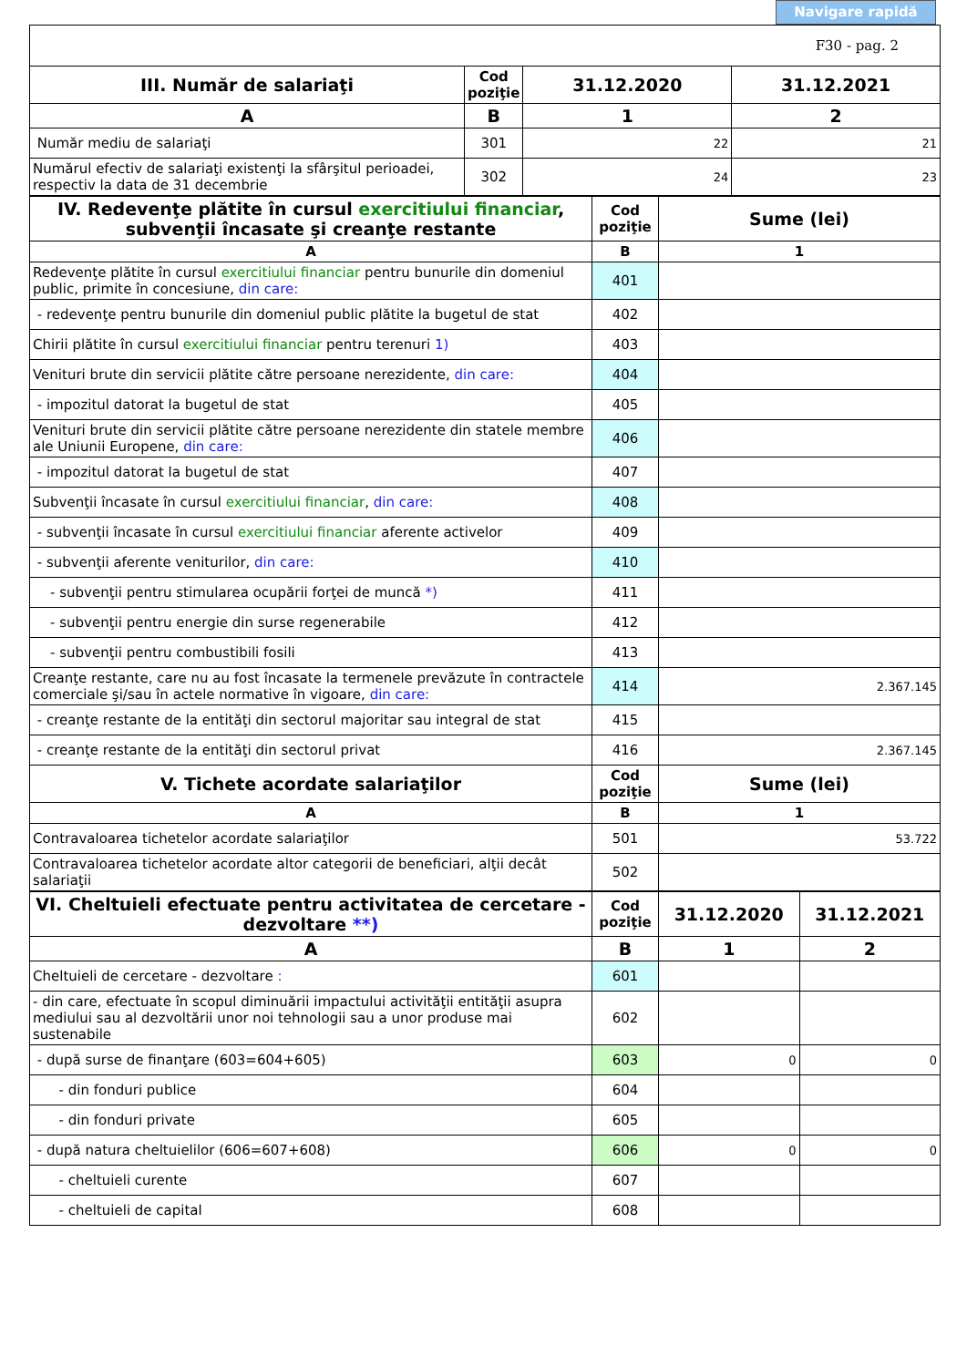Navigare rapidă
| F30 - pag. 2 | | | |
| III. Număr de salariaţi | Cod poziţie | 31.12.2020 | 31.12.2021 |
| A | B | 1 | 2 |
| Număr mediu de salariaţi | 301 | 22 | 21 |
| Numărul efectiv de salariaţi existenţi la sfârşitul perioadei, respectiv la data de 31 decembrie | 302 | 24 | 23 |
| IV. Redevenţe plătite în cursul exercitiului financiar , subvenţii încasate şi creanţe restante | Cod poziţie | Sume (lei) |
| --- | --- | --- |
| A | B | 1 |
| Redevenţe plătite în cursul exercitiului financiar pentru bunurile din domeniul public, primite în concesiune, din care: | 401 | |
| - redevenţe pentru bunurile din domeniul public plătite la bugetul de stat | 402 | |
| Chirii plătite în cursul exercitiului financiar pentru terenuri 1) | 403 | |
| Venituri brute din servicii plătite către persoane nerezidente, din care: | 404 | |
| - impozitul datorat la bugetul de stat | 405 | |
| Venituri brute din servicii plătite către persoane nerezidente din statele membre ale Uniunii Europene, din care: | 406 | |
| - impozitul datorat la bugetul de stat | 407 | |
| Subvenţii încasate în cursul exercitiului financiar , din care: | 408 | |
| - subvenţii încasate în cursul exercitiului financiar aferente activelor | 409 | |
| - subvenţii aferente veniturilor, din care: | 410 | |
| - subvenţii pentru stimularea ocupării forţei de muncă *) | 411 | |
| - subvenţii pentru energie din surse regenerabile | 412 | |
| - subvenţii pentru combustibili fosili | 413 | |
| Creanţe restante, care nu au fost încasate la termenele prevăzute în contractele comerciale şi/sau în actele normative în vigoare, din care: | 414 | 2.367.145 |
| - creanţe restante de la entităţi din sectorul majoritar sau integral de stat | 415 | |
| - creanţe restante de la entităţi din sectorul privat | 416 | 2.367.145 |
| V. Tichete acordate salariaţilor | Cod poziţie | Sume (lei) |
| A | B | 1 |
| Contravaloarea tichetelor acordate salariaţilor | 501 | 53.722 |
| Contravaloarea tichetelor acordate altor categorii de beneficiari, alţii decât salariaţii | 502 | |
| VI. Cheltuieli efectuate pentru activitatea de cercetare - dezvoltare **) | Cod poziţie | 31.12.2020 | 31.12.2021 |
| --- | --- | --- | --- |
| A | B | 1 | 2 |
| Cheltuieli de cercetare - dezvoltare : | 601 | | |
| - din care, efectuate în scopul diminuării impactului activităţii entităţii asupra mediului sau al dezvoltării unor noi tehnologii sau a unor produse mai sustenabile | 602 | | |
| - după surse de finanţare (603=604+605) | 603 | 0 | 0 |
| - din fonduri publice | 604 | | |
| - din fonduri private | 605 | | |
| - după natura cheltuielilor (606=607+608) | 606 | 0 | 0 |
| - cheltuieli curente | 607 | | |
| - cheltuieli de capital | 608 | | |